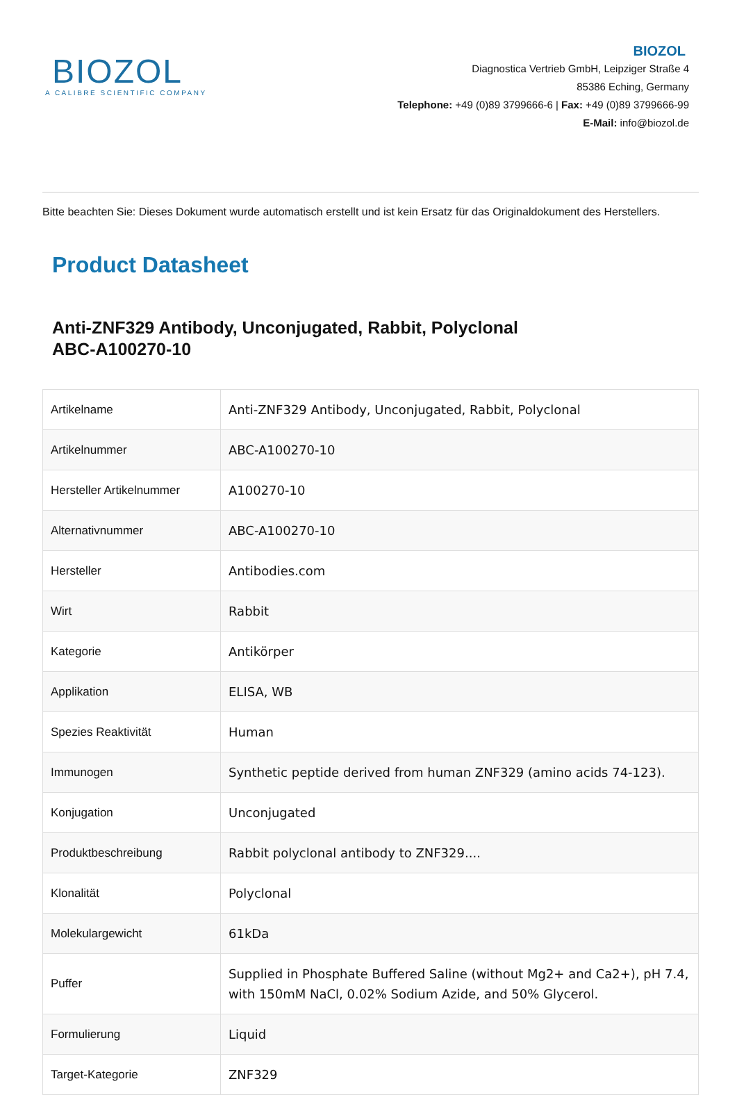BIOZOL
A CALIBRE SCIENTIFIC COMPANY
BIOZOL
Diagnostica Vertrieb GmbH, Leipziger Straße 4
85386 Eching, Germany
Telephone: +49 (0)89 3799666-6 | Fax: +49 (0)89 3799666-99
E-Mail: info@biozol.de
Bitte beachten Sie: Dieses Dokument wurde automatisch erstellt und ist kein Ersatz für das Originaldokument des Herstellers.
Product Datasheet
Anti-ZNF329 Antibody, Unconjugated, Rabbit, Polyclonal
ABC-A100270-10
| Artikelname | Anti-ZNF329 Antibody, Unconjugated, Rabbit, Polyclonal |
| Artikelnummer | ABC-A100270-10 |
| Hersteller Artikelnummer | A100270-10 |
| Alternativnummer | ABC-A100270-10 |
| Hersteller | Antibodies.com |
| Wirt | Rabbit |
| Kategorie | Antikörper |
| Applikation | ELISA, WB |
| Spezies Reaktivität | Human |
| Immunogen | Synthetic peptide derived from human ZNF329 (amino acids 74-123). |
| Konjugation | Unconjugated |
| Produktbeschreibung | Rabbit polyclonal antibody to ZNF329.... |
| Klonalität | Polyclonal |
| Molekulargewicht | 61kDa |
| Puffer | Supplied in Phosphate Buffered Saline (without Mg2+ and Ca2+), pH 7.4, with 150mM NaCl, 0.02% Sodium Azide, and 50% Glycerol. |
| Formulierung | Liquid |
| Target-Kategorie | ZNF329 |